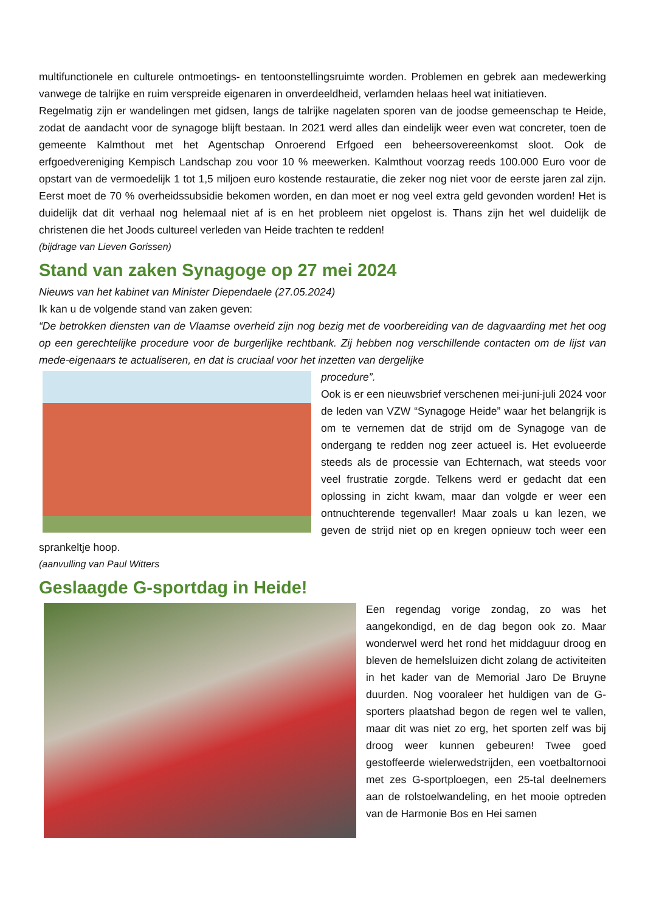multifunctionele en culturele ontmoetings- en tentoonstellingsruimte worden. Problemen en gebrek aan medewerking vanwege de talrijke en ruim verspreide eigenaren in onverdeeldheid, verlamden helaas heel wat initiatieven.
Regelmatig zijn er wandelingen met gidsen, langs de talrijke nagelaten sporen van de joodse gemeenschap te Heide, zodat de aandacht voor de synagoge blijft bestaan. In 2021 werd alles dan eindelijk weer even wat concreter, toen de gemeente Kalmthout met het Agentschap Onroerend Erfgoed een beheersovereenkomst sloot. Ook de erfgoedvereniging Kempisch Landschap zou voor 10 % meewerken. Kalmthout voorzag reeds 100.000 Euro voor de opstart van de vermoedelijk 1 tot 1,5 miljoen euro kostende restauratie, die zeker nog niet voor de eerste jaren zal zijn. Eerst moet de 70 % overheidssubsidie bekomen worden, en dan moet er nog veel extra geld gevonden worden! Het is duidelijk dat dit verhaal nog helemaal niet af is en het probleem niet opgelost is. Thans zijn het wel duidelijk de christenen die het Joods cultureel verleden van Heide trachten te redden!
(bijdrage van Lieven Gorissen)
Stand van zaken Synagoge op 27 mei 2024
Nieuws van het kabinet van Minister Diependaele (27.05.2024)
Ik kan u de volgende stand van zaken geven:
“De betrokken diensten van de Vlaamse overheid zijn nog bezig met de voorbereiding van de dagvaarding met het oog op een gerechtelijke procedure voor de burgerlijke rechtbank. Zij hebben nog verschillende contacten om de lijst van mede-eigenaars te actualiseren, en dat is cruciaal voor het inzetten van dergelijke
procedure”.
Ook is er een nieuwsbrief verschenen mei-juni-juli 2024 voor de leden van VZW “Synagoge Heide” waar het belangrijk is om te vernemen dat de strijd om de Synagoge van de ondergang te redden nog zeer actueel is. Het evolueerde steeds als de processie van Echternach, wat steeds voor veel frustratie zorgde. Telkens werd er gedacht dat een oplossing in zicht kwam, maar dan volgde er weer een ontnuchterende tegenvaller! Maar zoals u kan lezen, we geven de strijd niet op en kregen opnieuw toch weer een sprankeltje hoop.
(aanvulling van Paul Witters
Geslaagde G-sportdag in Heide!
Een regendag vorige zondag, zo was het aangekondigd, en de dag begon ook zo. Maar wonderwel werd het rond het middaguur droog en bleven de hemelsluizen dicht zolang de activiteiten in het kader van de Memorial Jaro De Bruyne duurden. Nog vooraleer het huldigen van de G-sporters plaatshad begon de regen wel te vallen, maar dit was niet zo erg, het sporten zelf was bij droog weer kunnen gebeuren! Twee goed gestoffeerde wielerwedstrijden, een voetbaltornooi met zes G-sportploegen, een 25-tal deelnemers aan de rolstoelwandeling, en het mooie optreden van de Harmonie Bos en Hei samen